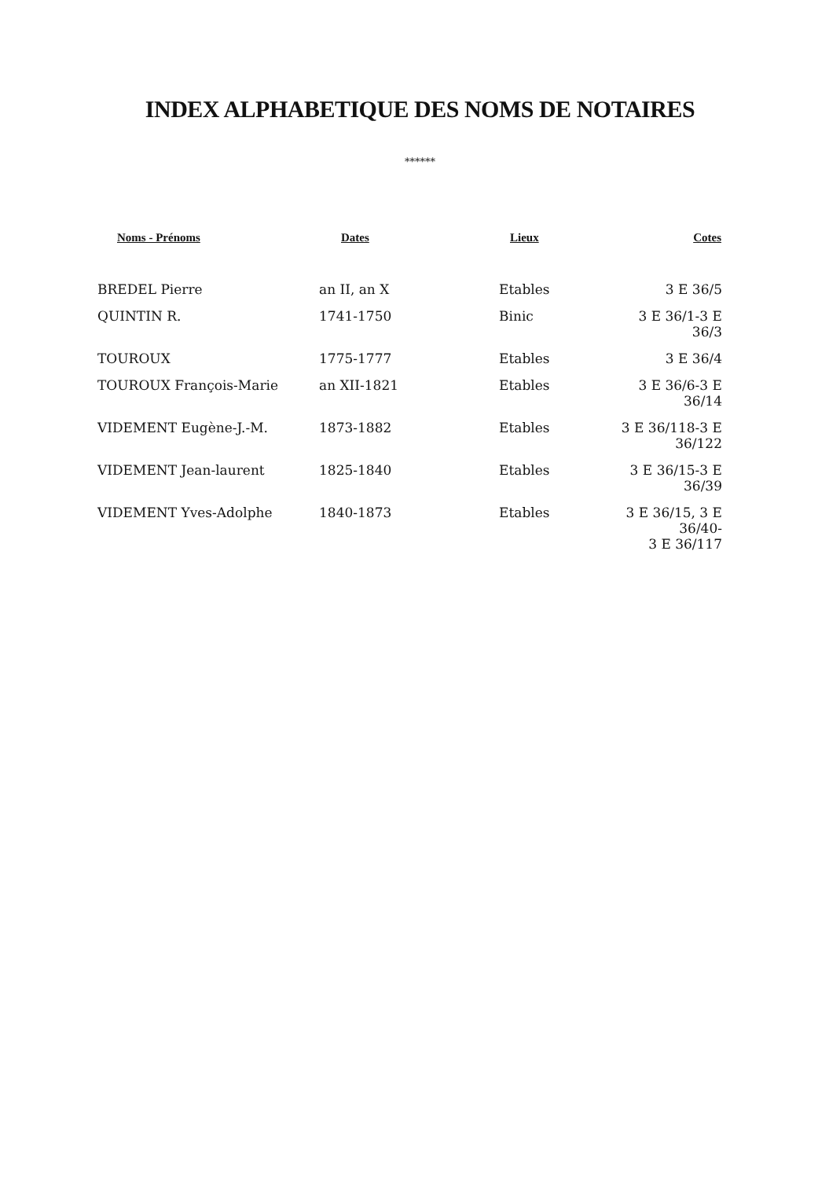INDEX ALPHABETIQUE DES NOMS DE NOTAIRES
******
| Noms - Prénoms | Dates | Lieux | Cotes |
| --- | --- | --- | --- |
| BREDEL Pierre | an II, an X | Etables | 3 E 36/5 |
| QUINTIN R. | 1741-1750 | Binic | 3 E 36/1-3 E 36/3 |
| TOUROUX | 1775-1777 | Etables | 3 E 36/4 |
| TOUROUX François-Marie | an XII-1821 | Etables | 3 E 36/6-3 E 36/14 |
| VIDEMENT Eugène-J.-M. | 1873-1882 | Etables | 3 E 36/118-3 E 36/122 |
| VIDEMENT Jean-laurent | 1825-1840 | Etables | 3 E 36/15-3 E 36/39 |
| VIDEMENT Yves-Adolphe | 1840-1873 | Etables | 3 E 36/15, 3 E 36/40- 3 E 36/117 |